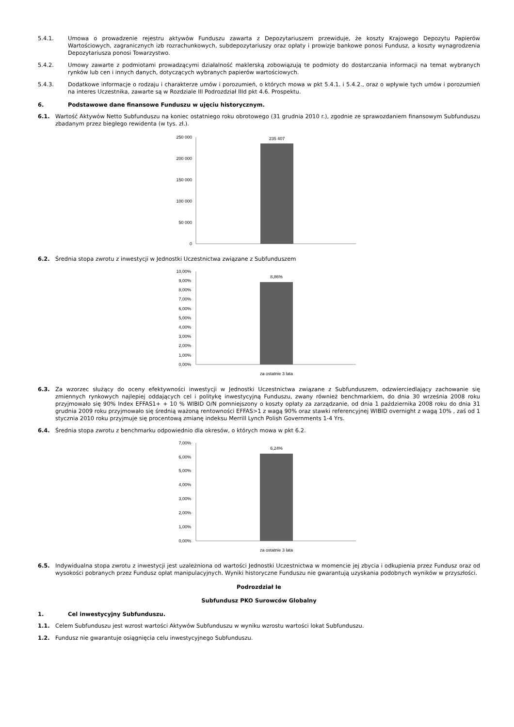5.4.1. Umowa o prowadzenie rejestru aktywów Funduszu zawarta z Depozytariuszem przewiduje, że koszty Krajowego Depozytu Papierów Wartościowych, zagranicznych izb rozrachunkowych, subdepozytariuszy oraz opłaty i prowizje bankowe ponosi Fundusz, a koszty wynagrodzenia Depozytariusza ponosi Towarzystwo.
5.4.2. Umowy zawarte z podmiotami prowadzącymi działalność maklerską zobowiązują te podmioty do dostarczania informacji na temat wybranych rynków lub cen i innych danych, dotyczących wybranych papierów wartościowych.
5.4.3. Dodatkowe informacje o rodzaju i charakterze umów i porozumień, o których mowa w pkt 5.4.1. i 5.4.2., oraz o wpływie tych umów i porozumień na interes Uczestnika, zawarte są w Rozdziale III Podrozdział IIId pkt 4.6. Prospektu.
6. Podstawowe dane finansowe Funduszu w ujęciu historycznym.
6.1. Wartość Aktywów Netto Subfunduszu na koniec ostatniego roku obrotowego (31 grudnia 2010 r.), zgodnie ze sprawozdaniem finansowym Subfunduszu zbadanym przez biegłego rewidenta (w tys. zł.).
250 000
200 000
150 000
100 000
50 000
0
235 407
6.2. Średnia stopa zwrotu z inwestycji w Jednostki Uczestnictwa związane z Subfunduszem
10,00%
9,00%
8,00%
7,00%
6,00%
5,00%
4,00%
3,00%
2,00%
1,00%
0,00%
8,86%
za ostatnie 3 lata
6.3. Za wzorzec służący do oceny efektywności inwestycji w Jednostki Uczestnictwa związane z Subfunduszem, odzwierciedlający zachowanie się zmiennych rynkowych najlepiej oddających cel i politykę inwestycyjną Funduszu, zwany również benchmarkiem, do dnia 30 września 2008 roku przyjmowało się 90% Index EFFAS1+ + 10 % WIBID O/N pomniejszony o koszty opłaty za zarządzanie, od dnia 1 października 2008 roku do dnia 31 grudnia 2009 roku przyjmowało się średnią ważoną rentowności EFFAS>1 z wagą 90% oraz stawki referencyjnej WIBID overnight z wagą 10% , zaś od 1 stycznia 2010 roku przyjmuje się procentową zmianę indeksu Merrill Lynch Polish Governments 1-4 Yrs.
6.4. Średnia stopa zwrotu z benchmarku odpowiednio dla okresów, o których mowa w pkt 6.2.
7,00%
6,00%
5,00%
4,00%
3,00%
2,00%
1,00%
0,00%
6,24%
za ostatnie 3 lata
6.5. Indywidualna stopa zwrotu z inwestycji jest uzależniona od wartości Jednostki Uczestnictwa w momencie jej zbycia i odkupienia przez Fundusz oraz od wysokości pobranych przez Fundusz opłat manipulacyjnych. Wyniki historyczne Funduszu nie gwarantują uzyskania podobnych wyników w przyszłości.
Podrozdział Ie
Subfundusz PKO Surowców Globalny
1. Cel inwestycyjny Subfunduszu.
1.1. Celem Subfunduszu jest wzrost wartości Aktywów Subfunduszu w wyniku wzrostu wartości lokat Subfunduszu.
1.2. Fundusz nie gwarantuje osiągnięcia celu inwestycyjnego Subfunduszu.